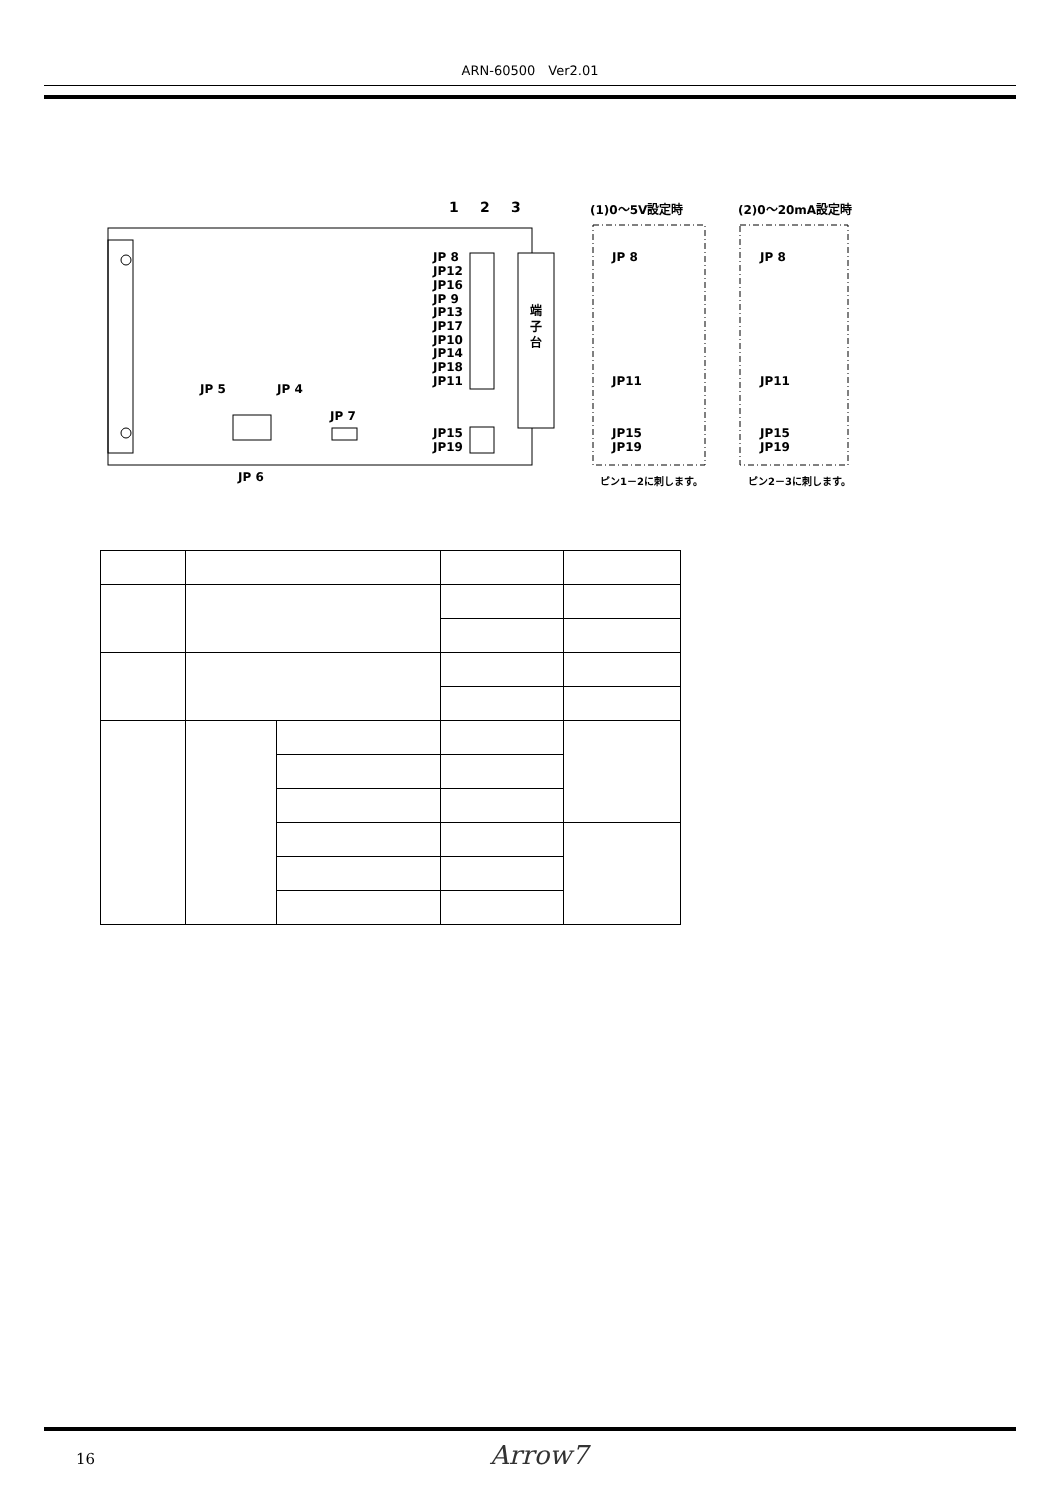ARN-60500　Ver2.01
端
子
台
1
2
3
JP 8
JP12
JP16
JP 9
JP13
JP17
JP10
JP14
JP18
JP11
JP15
JP19
JP 5
JP 4
JP 7
JP 6
(1)0～5V設定時
(2)0～20mA設定時
JP 8
JP11
JP15
JP19
JP 8
JP11
JP15
JP19
ピン1－2に刺します。
ピン2－3に刺します。
16 Arrow7